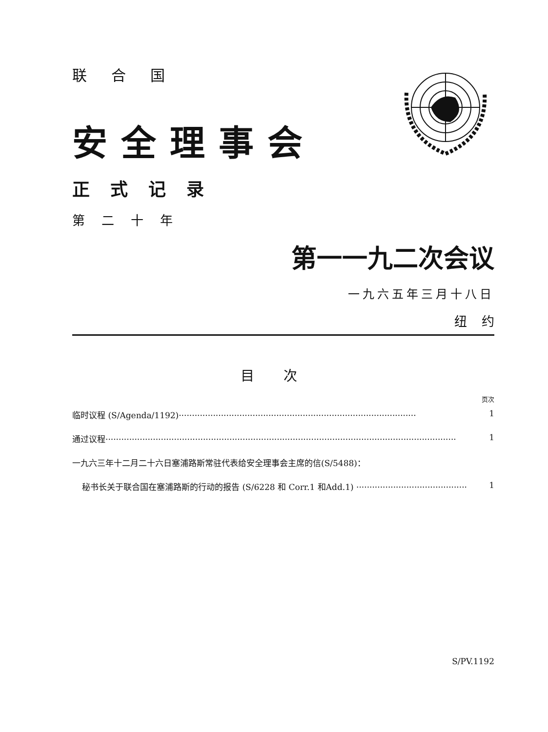联合国
安全理事会
正式记录
第二十年
第一一九二次会议
一九六五年三月十八日
纽约
目次
页次
临时议程 (S/Agenda/1192)·························································································· 1
通过议程····································································································································· 1
一九六三年十二月二十六日塞浦路斯常驻代表给安全理事会主席的信(S/5488)：
秘书长关于联合国在塞浦路斯的行动的报告 (S/6228 和 Corr.1 和Add.1) ·········································· 1
S/PV.1192